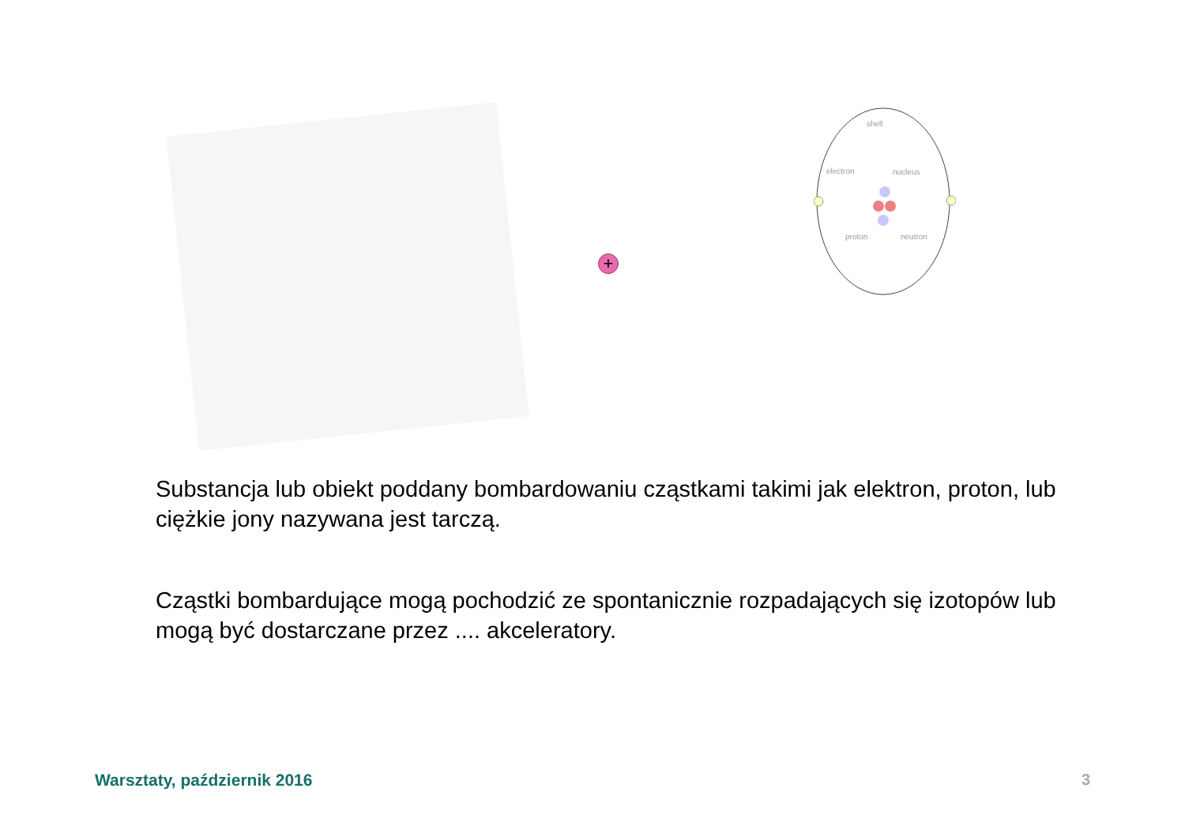+
shell
electron
nucleus
proton
neutron
Substancja lub obiekt poddany bombardowaniu cząstkami takimi jak elektron, proton, lub ciężkie jony nazywana jest tarczą.
Cząstki bombardujące mogą pochodzić ze spontanicznie rozpadających się izotopów lub mogą być dostarczane przez .... akceleratory.
Warsztaty, październik 2016 3